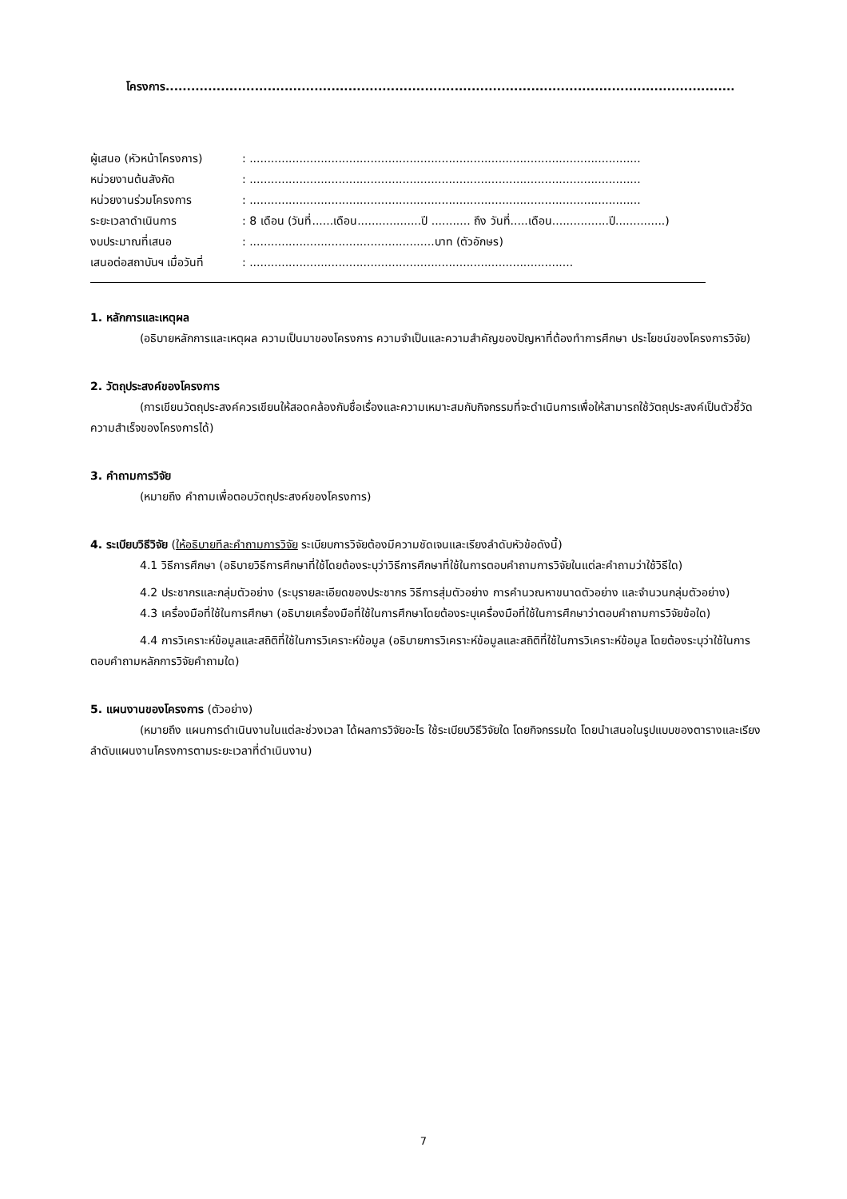โครงการ..............................................................................................................................................
| ผู้เสนอ (หัวหน้าโครงการ) | : .............................................................................................................. |
| หน่วยงานต้นสังกัด | : .............................................................................................................. |
| หน่วยงานร่วมโครงการ | : .............................................................................................................. |
| ระยะเวลาดำเนินการ | : 8 เดือน (วันที่......เดือน..................ปี ........... ถึง วันที่.....เดือน................ปี..............) |
| งบประมาณที่เสนอ | : ....................................................บาท (ตัวอักษร) |
| เสนอต่อสถาบันฯ เมื่อวันที่ | : ........................................................................................... |
1. หลักการและเหตุผล
(อธิบายหลักการและเหตุผล ความเป็นมาของโครงการ ความจำเป็นและความสำคัญของปัญหาที่ต้องทำการศึกษา ประโยชน์ของโครงการวิจัย)
2. วัตถุประสงค์ของโครงการ
(การเขียนวัตถุประสงค์ควรเขียนให้สอดคล้องกับชื่อเรื่องและความเหมาะสมกับกิจกรรมที่จะดำเนินการเพื่อให้สามารถใช้วัตถุประสงค์เป็นตัวชี้วัดความสำเร็จของโครงการได้)
3. คำถามการวิจัย
(หมายถึง คำถามเพื่อตอบวัตถุประสงค์ของโครงการ)
4. ระเบียบวิธีวิจัย (ให้อธิบายทีละคำถามการวิจัย ระเบียบการวิจัยต้องมีความชัดเจนและเรียงลำดับหัวข้อดังนี้)
4.1 วิธีการศึกษา (อธิบายวิธีการศึกษาที่ใช้โดยต้องระบุว่าวิธีการศึกษาที่ใช้ในการตอบคำถามการวิจัยในแต่ละคำถามว่าใช้วิธีใด)
4.2 ประชากรและกลุ่มตัวอย่าง (ระบุรายละเอียดของประชากร วิธีการสุ่มตัวอย่าง การคำนวณหาขนาดตัวอย่าง และจำนวนกลุ่มตัวอย่าง)
4.3 เครื่องมือที่ใช้ในการศึกษา (อธิบายเครื่องมือที่ใช้ในการศึกษาโดยต้องระบุเครื่องมือที่ใช้ในการศึกษาว่าตอบคำถามการวิจัยข้อใด)
4.4 การวิเคราะห์ข้อมูลและสถิติที่ใช้ในการวิเคราะห์ข้อมูล (อธิบายการวิเคราะห์ข้อมูลและสถิติที่ใช้ในการวิเคราะห์ข้อมูล โดยต้องระบุว่าใช้ในการตอบคำถามหลักการวิจัยคำถามใด)
5. แผนงานของโครงการ (ตัวอย่าง)
(หมายถึง แผนการดำเนินงานในแต่ละช่วงเวลา ได้ผลการวิจัยอะไร ใช้ระเบียบวิธีวิจัยใด โดยกิจกรรมใด โดยนำเสนอในรูปแบบของตารางและเรียงลำดับแผนงานโครงการตามระยะเวลาที่ดำเนินงาน)
7